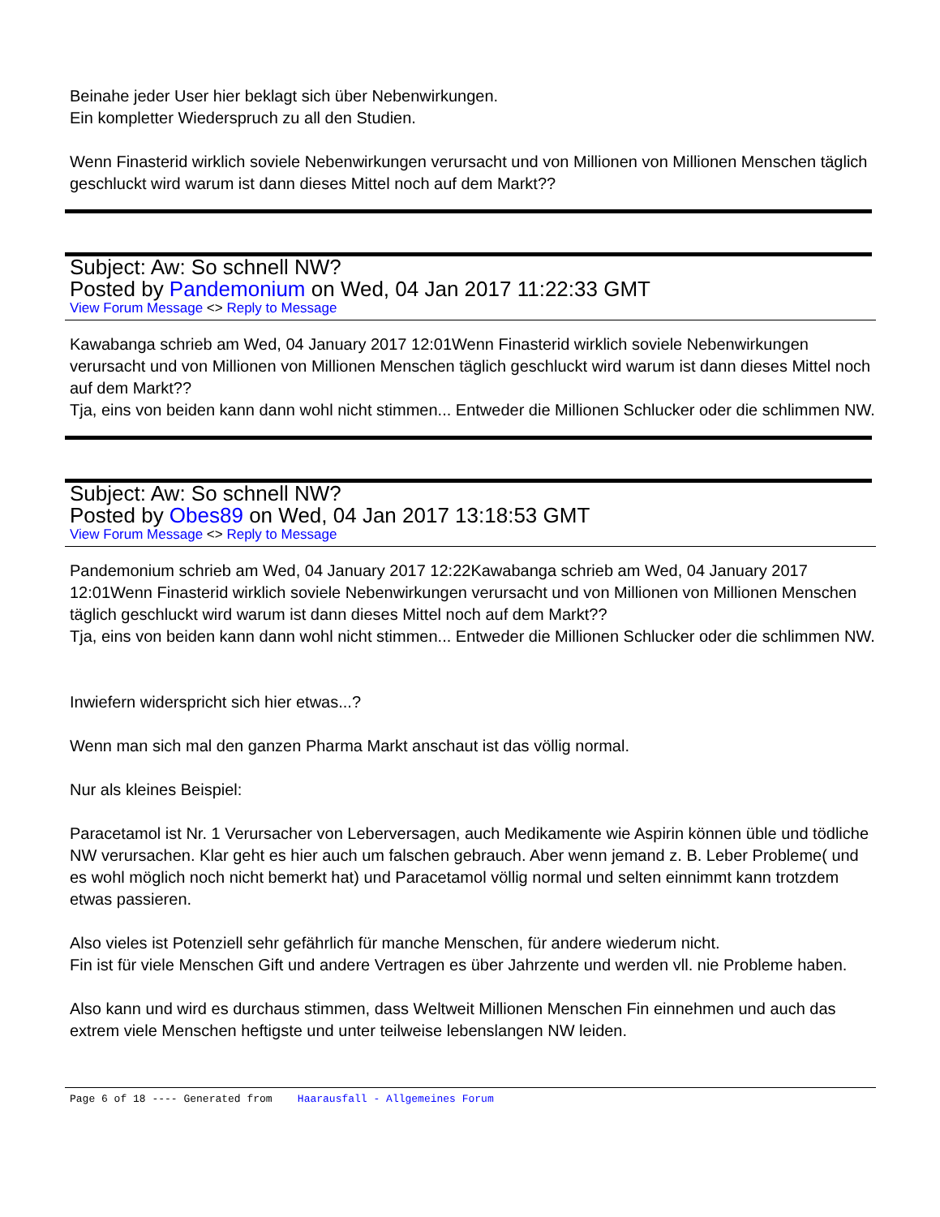Beinahe jeder User hier beklagt sich über Nebenwirkungen.
Ein kompletter Wiederspruch zu all den Studien.
Wenn Finasterid wirklich soviele Nebenwirkungen verursacht und von Millionen von Millionen Menschen täglich geschluckt wird warum ist dann dieses Mittel noch auf dem Markt??
Subject: Aw: So schnell NW?
Posted by Pandemonium on Wed, 04 Jan 2017 11:22:33 GMT
View Forum Message <> Reply to Message
Kawabanga schrieb am Wed, 04 January 2017 12:01Wenn Finasterid wirklich soviele Nebenwirkungen verursacht und von Millionen von Millionen Menschen täglich geschluckt wird warum ist dann dieses Mittel noch auf dem Markt??
Tja, eins von beiden kann dann wohl nicht stimmen... Entweder die Millionen Schlucker oder die schlimmen NW.
Subject: Aw: So schnell NW?
Posted by Obes89 on Wed, 04 Jan 2017 13:18:53 GMT
View Forum Message <> Reply to Message
Pandemonium schrieb am Wed, 04 January 2017 12:22Kawabanga schrieb am Wed, 04 January 2017 12:01Wenn Finasterid wirklich soviele Nebenwirkungen verursacht und von Millionen von Millionen Menschen täglich geschluckt wird warum ist dann dieses Mittel noch auf dem Markt??
Tja, eins von beiden kann dann wohl nicht stimmen... Entweder die Millionen Schlucker oder die schlimmen NW.
Inwiefern widerspricht sich hier etwas...?
Wenn man sich mal den ganzen Pharma Markt anschaut ist das völlig normal.
Nur als kleines Beispiel:
Paracetamol ist Nr. 1 Verursacher von Leberversagen, auch Medikamente wie Aspirin können üble und tödliche NW verursachen. Klar geht es hier auch um falschen gebrauch. Aber wenn jemand z. B. Leber Probleme( und es wohl möglich noch nicht bemerkt hat) und Paracetamol völlig normal und selten einnimmt kann trotzdem etwas passieren.
Also vieles ist Potenziell sehr gefährlich für manche Menschen, für andere wiederum nicht.
Fin ist für viele Menschen Gift und andere Vertragen es über Jahrzente und werden vll. nie Probleme haben.
Also kann und wird es durchaus stimmen, dass Weltweit Millionen Menschen Fin einnehmen und auch das extrem viele Menschen heftigste und unter teilweise lebenslangen NW leiden.
Page 6 of 18 ---- Generated from Haarausfall - Allgemeines Forum